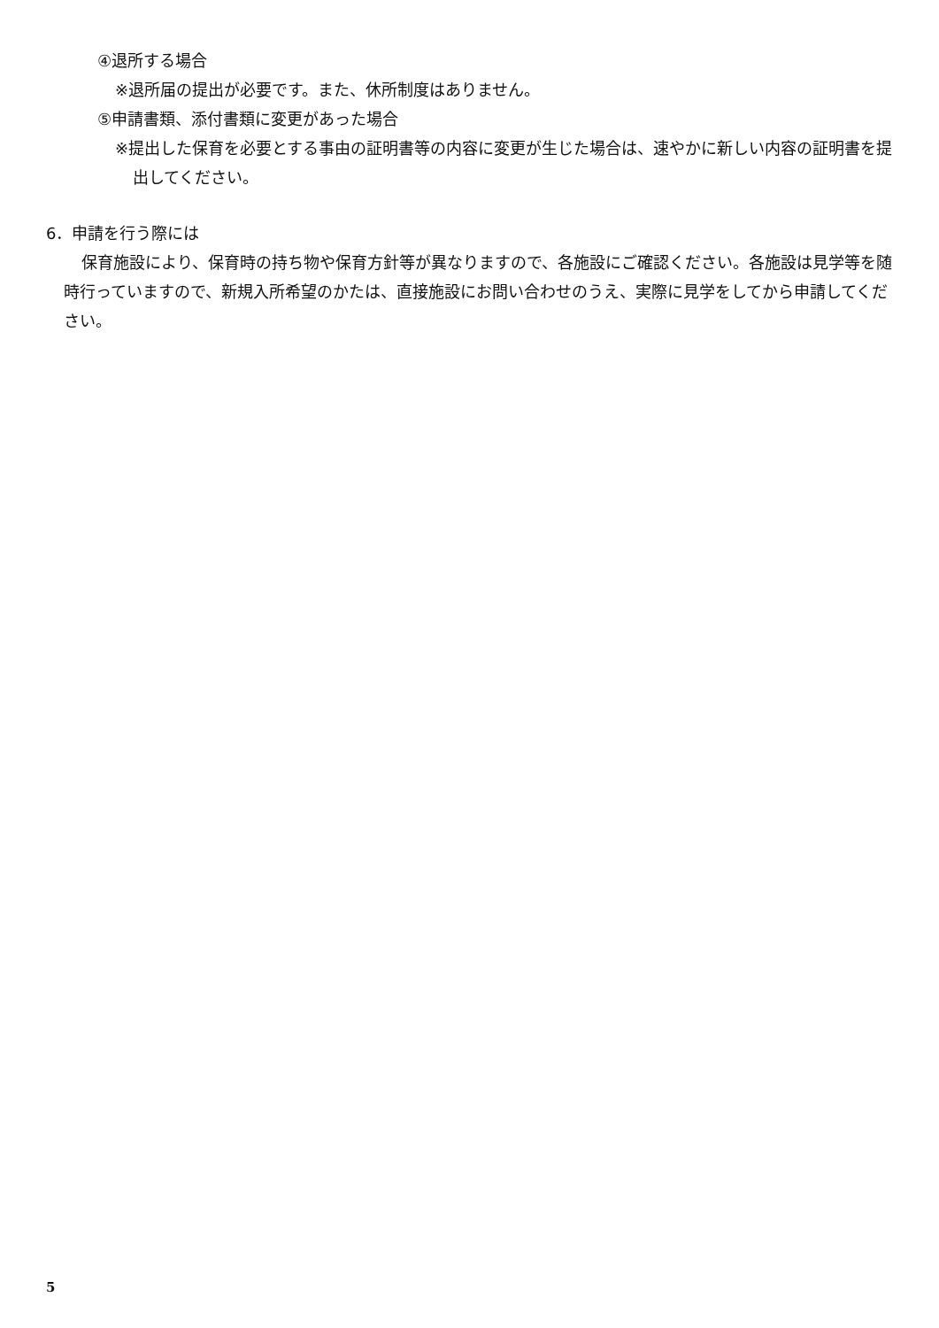④退所する場合
※退所届の提出が必要です。また、休所制度はありません。
⑤申請書類、添付書類に変更があった場合
※提出した保育を必要とする事由の証明書等の内容に変更が生じた場合は、速やかに新しい内容の証明書を提出してください。
6．申請を行う際には
保育施設により、保育時の持ち物や保育方針等が異なりますので、各施設にご確認ください。各施設は見学等を随時行っていますので、新規入所希望のかたは、直接施設にお問い合わせのうえ、実際に見学をしてから申請してください。
5